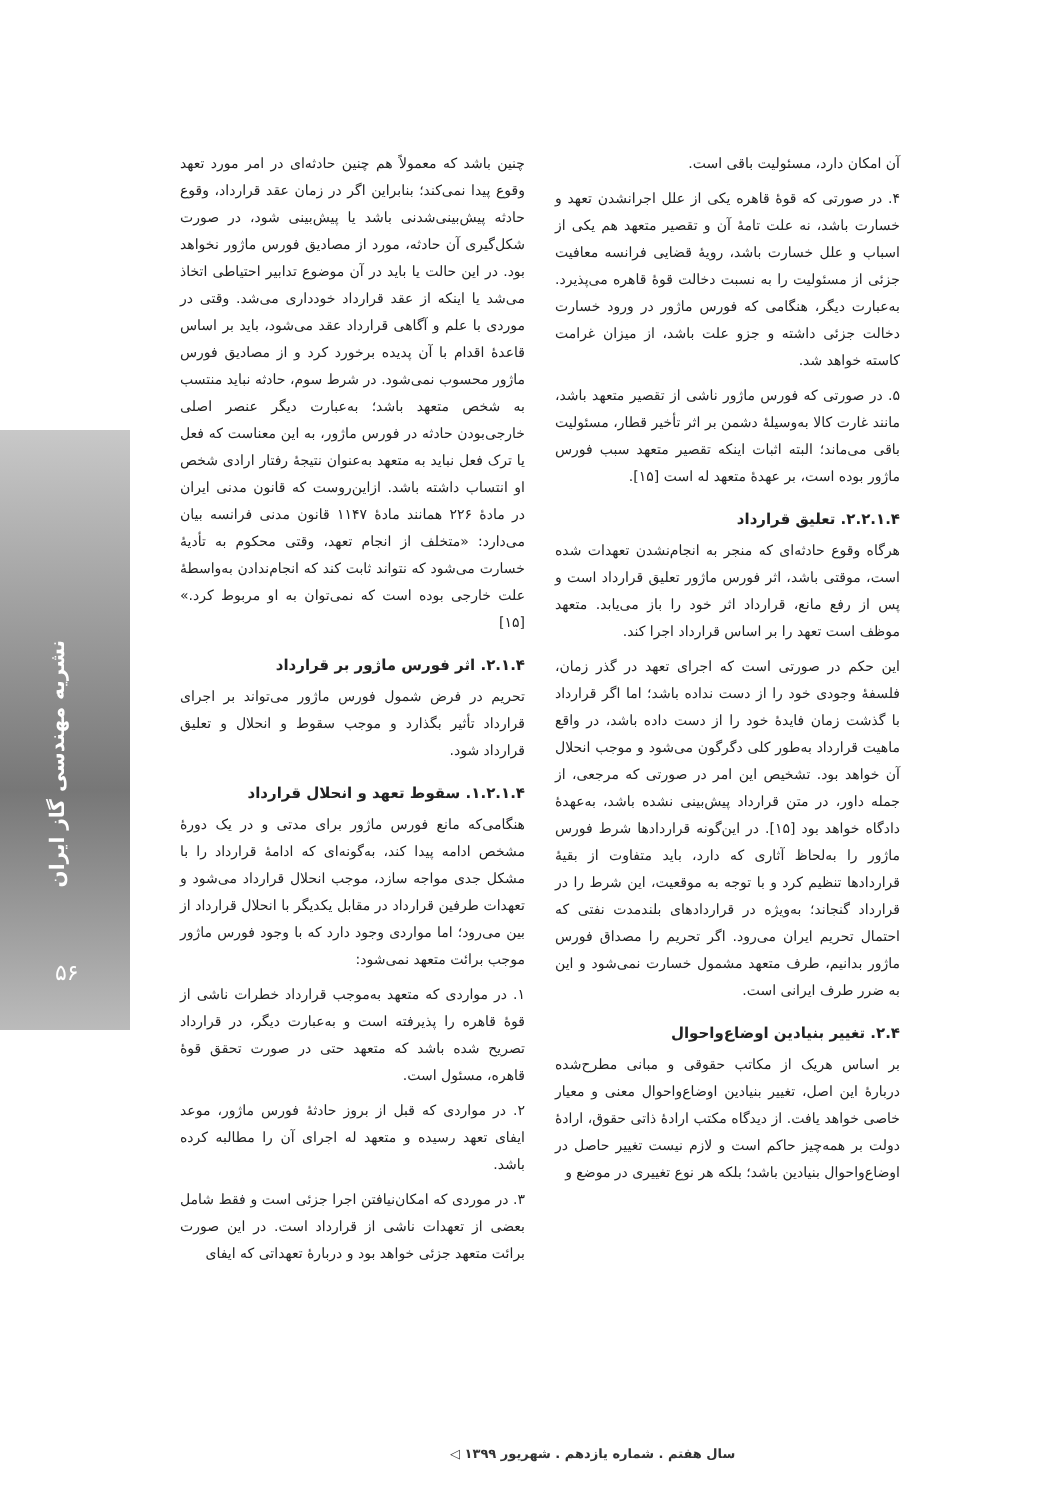نشریه مهندسی گاز ایران
۵۶
چنین باشد که معمولاً هم چنین حادثه‌ای در امر مورد تعهد وقوع پیدا نمی‌کند؛ بنابراین اگر در زمان عقد قرارداد، وقوع حادثه پیش‌بینی‌شدنی باشد یا پیش‌بینی شود، در صورت شکل‌گیری آن حادثه، مورد از مصادیق فورس ماژور نخواهد بود. در این حالت یا باید در آن موضوع تدابیر احتیاطی اتخاذ می‌شد یا اینکه از عقد قرارداد خودداری می‌شد. وقتی در موردی با علم و آگاهی قرارداد عقد می‌شود، باید بر اساس قاعدهٔ اقدام با آن پدیده برخورد کرد و از مصادیق فورس ماژور محسوب نمی‌شود. در شرط سوم، حادثه نباید منتسب به شخص متعهد باشد؛ به‌عبارت دیگر عنصر اصلی خارجی‌بودن حادثه در فورس ماژور، به این معناست که فعل یا ترک فعل نباید به متعهد به‌عنوان نتیجهٔ رفتار ارادی شخص او انتساب داشته باشد. ازاین‌روست که قانون مدنی ایران در مادهٔ ۲۲۶ همانند مادهٔ ۱۱۴۷ قانون مدنی فرانسه بیان می‌دارد: «متخلف از انجام تعهد، وقتی محکوم به تأدیهٔ خسارت می‌شود که نتواند ثابت کند که انجام‌ندادن به‌واسطهٔ علت خارجی بوده است که نمی‌توان به او مربوط کرد.» [۱۵]
۲.۱.۴. اثر فورس ماژور بر قرارداد
تحریم در فرض شمول فورس ماژور می‌تواند بر اجرای قرارداد تأثیر بگذارد و موجب سقوط و انحلال و تعلیق قرارداد شود.
۱.۲.۱.۴. سقوط تعهد و انحلال قرارداد
هنگامی‌که مانع فورس ماژور برای مدتی و در یک دورهٔ مشخص ادامه پیدا کند، به‌گونه‌ای که ادامهٔ قرارداد را با مشکل جدی مواجه سازد، موجب انحلال قرارداد می‌شود و تعهدات طرفین قرارداد در مقابل یکدیگر با انحلال قرارداد از بین می‌رود؛ اما مواردی وجود دارد که با وجود فورس ماژور موجب برائت متعهد نمی‌شود:
۱. در مواردی که متعهد به‌موجب قرارداد خطرات ناشی از قوهٔ قاهره را پذیرفته است و به‌عبارت دیگر، در قرارداد تصریح شده باشد که متعهد حتی در صورت تحقق قوهٔ قاهره، مسئول است.
۲. در مواردی که قبل از بروز حادثهٔ فورس ماژور، موعد ایفای تعهد رسیده و متعهد له اجرای آن را مطالبه کرده باشد.
۳. در موردی که امکان‌نیافتن اجرا جزئی است و فقط شامل بعضی از تعهدات ناشی از قرارداد است. در این صورت برائت متعهد جزئی خواهد بود و دربارهٔ تعهداتی که ایفای
آن امکان دارد، مسئولیت باقی است.
۴. در صورتی که قوهٔ قاهره یکی از علل اجرانشدن تعهد و خسارت باشد، نه علت تامهٔ آن و تقصیر متعهد هم یکی از اسباب و علل خسارت باشد، رویهٔ قضایی فرانسه معافیت جزئی از مسئولیت را به نسبت دخالت قوهٔ قاهره می‌پذیرد. به‌عبارت دیگر، هنگامی که فورس ماژور در ورود خسارت دخالت جزئی داشته و جزو علت باشد، از میزان غرامت کاسته خواهد شد.
۵. در صورتی که فورس ماژور ناشی از تقصیر متعهد باشد، مانند غارت کالا به‌وسیلهٔ دشمن بر اثر تأخیر قطار، مسئولیت باقی می‌ماند؛ البته اثبات اینکه تقصیر متعهد سبب فورس ماژور بوده است، بر عهدهٔ متعهد له است [۱۵].
۲.۲.۱.۴. تعلیق قرارداد
هرگاه وقوع حادثه‌ای که منجر به انجام‌نشدن تعهدات شده است، موقتی باشد، اثر فورس ماژور تعلیق قرارداد است و پس از رفع مانع، قرارداد اثر خود را باز می‌یابد. متعهد موظف است تعهد را بر اساس قرارداد اجرا کند.
این حکم در صورتی است که اجرای تعهد در گذر زمان، فلسفهٔ وجودی خود را از دست نداده باشد؛ اما اگر قرارداد با گذشت زمان فایدهٔ خود را از دست داده باشد، در واقع ماهیت قرارداد به‌طور کلی دگرگون می‌شود و موجب انحلال آن خواهد بود. تشخیص این امر در صورتی که مرجعی، از جمله داور، در متن قرارداد پیش‌بینی نشده باشد، به‌عهدهٔ دادگاه خواهد بود [۱۵]. در این‌گونه قراردادها شرط فورس ماژور را به‌لحاظ آثاری که دارد، باید متفاوت از بقیهٔ قراردادها تنظیم کرد و با توجه به موقعیت، این شرط را در قرارداد گنجاند؛ به‌ویژه در قراردادهای بلندمدت نفتی که احتمال تحریم ایران می‌رود. اگر تحریم را مصداق فورس ماژور بدانیم، طرف متعهد مشمول خسارت نمی‌شود و این به ضرر طرف ایرانی است.
۲.۴. تغییر بنیادین اوضاع‌واحوال
بر اساس هریک از مکاتب حقوقی و مبانی مطرح‌شده دربارهٔ این اصل، تغییر بنیادین اوضاع‌واحوال معنی و معیار خاصی خواهد یافت. از دیدگاه مکتب ارادهٔ ذاتی حقوق، ارادهٔ دولت بر همه‌چیز حاکم است و لازم نیست تغییر حاصل در اوضاع‌واحوال بنیادین باشد؛ بلکه هر نوع تغییری در موضع و
سال هفتم . شماره یازدهم . شهریور ۱۳۹۹ ◁